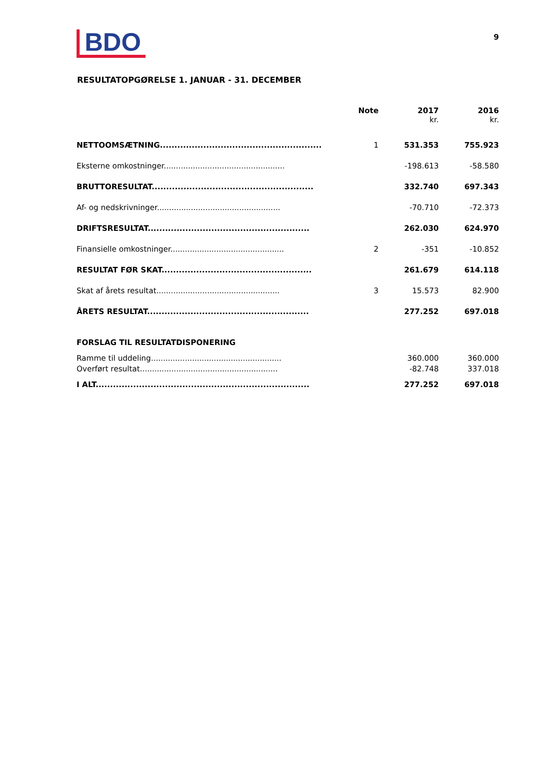BDO
9
RESULTATOPGØRELSE 1. JANUAR - 31. DECEMBER
| | Note | 2017 kr. | 2016 kr. |
| --- | --- | --- | --- |
| NETTOOMSÆTNING........................................................ | 1 | 531.353 | 755.923 |
| Eksterne omkostninger.................................................. | | -198.613 | -58.580 |
| BRUTTORESULTAT........................................................ | | 332.740 | 697.343 |
| Af- og nedskrivninger................................................... | | -70.710 | -72.373 |
| DRIFTSRESULTAT........................................................ | | 262.030 | 624.970 |
| Finansielle omkostninger............................................... | 2 | -351 | -10.852 |
| RESULTAT FØR SKAT.................................................... | | 261.679 | 614.118 |
| Skat af årets resultat................................................... | 3 | 15.573 | 82.900 |
| ÅRETS RESULTAT........................................................ | | 277.252 | 697.018 |
| FORSLAG TIL RESULTATDISPONERING | | | |
| Ramme til uddeling...................................................... | | 360.000 | 360.000 |
| Overført resultat......................................................... | | -82.748 | 337.018 |
| I ALT.......................................................................... | | 277.252 | 697.018 |